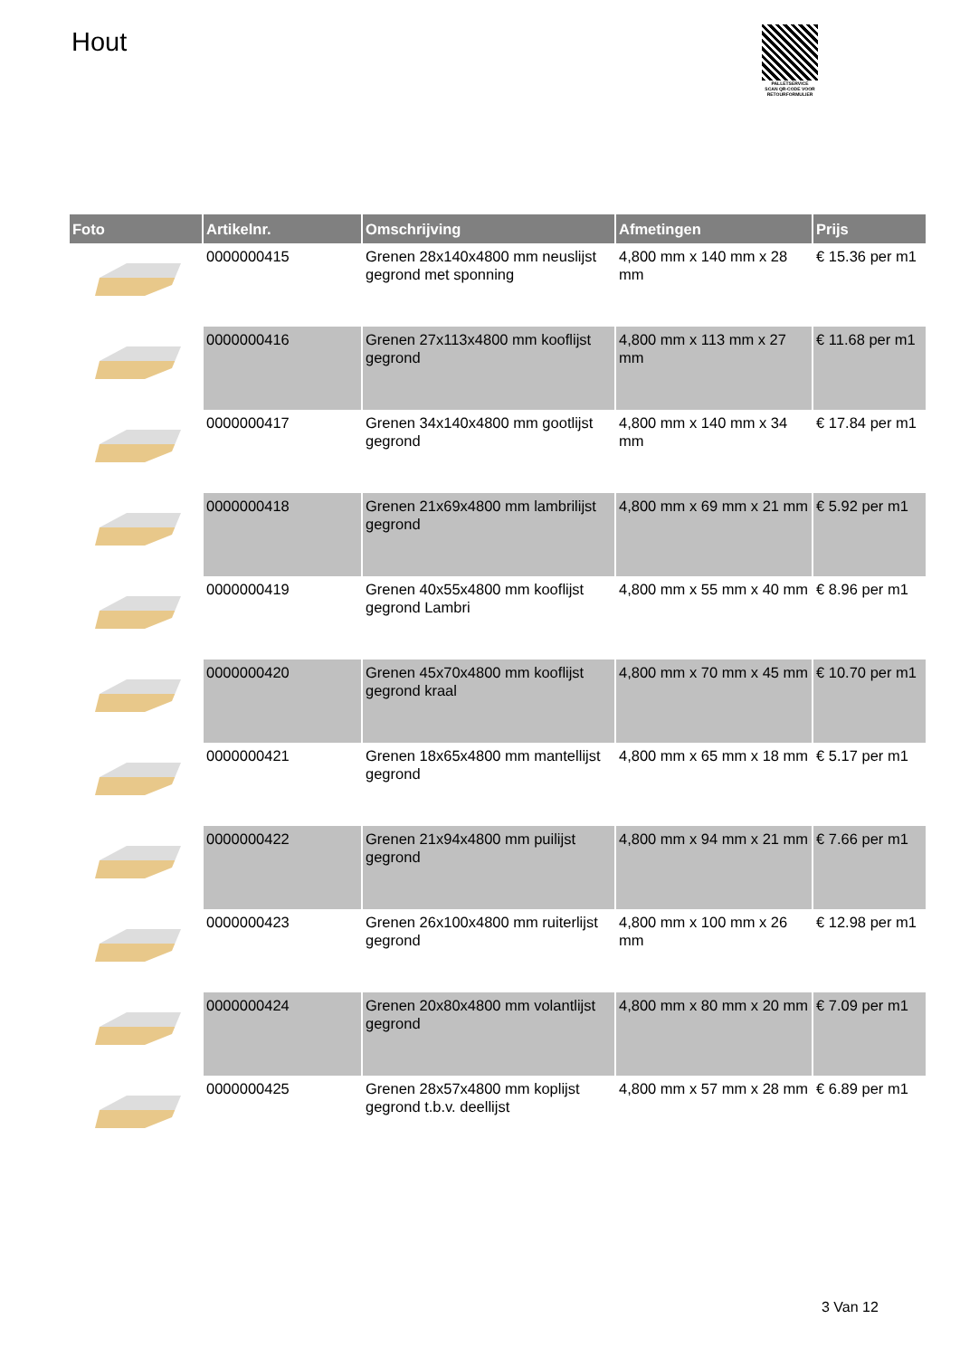Hout
PALLETSERVICE
SCAN QR-CODE VOOR RETOURFORMULIER
| Foto | Artikelnr. | Omschrijving | Afmetingen | Prijs |
| --- | --- | --- | --- | --- |
| | 0000000415 | Grenen 28x140x4800 mm neuslijst gegrond met sponning | 4,800 mm x 140 mm x 28 mm | € 15.36 per m1 |
| | 0000000416 | Grenen 27x113x4800 mm kooflijst gegrond | 4,800 mm x 113 mm x 27 mm | € 11.68 per m1 |
| | 0000000417 | Grenen 34x140x4800 mm gootlijst gegrond | 4,800 mm x 140 mm x 34 mm | € 17.84 per m1 |
| | 0000000418 | Grenen 21x69x4800 mm lambrilijst gegrond | 4,800 mm x 69 mm x 21 mm | € 5.92 per m1 |
| | 0000000419 | Grenen 40x55x4800 mm kooflijst gegrond Lambri | 4,800 mm x 55 mm x 40 mm | € 8.96 per m1 |
| | 0000000420 | Grenen 45x70x4800 mm kooflijst gegrond kraal | 4,800 mm x 70 mm x 45 mm | € 10.70 per m1 |
| | 0000000421 | Grenen 18x65x4800 mm mantellijst gegrond | 4,800 mm x 65 mm x 18 mm | € 5.17 per m1 |
| | 0000000422 | Grenen 21x94x4800 mm puilijst gegrond | 4,800 mm x 94 mm x 21 mm | € 7.66 per m1 |
| | 0000000423 | Grenen 26x100x4800 mm ruiterlijst gegrond | 4,800 mm x 100 mm x 26 mm | € 12.98 per m1 |
| | 0000000424 | Grenen 20x80x4800 mm volantlijst gegrond | 4,800 mm x 80 mm x 20 mm | € 7.09 per m1 |
| | 0000000425 | Grenen 28x57x4800 mm koplijst gegrond t.b.v. deellijst | 4,800 mm x 57 mm x 28 mm | € 6.89 per m1 |
3 Van 12